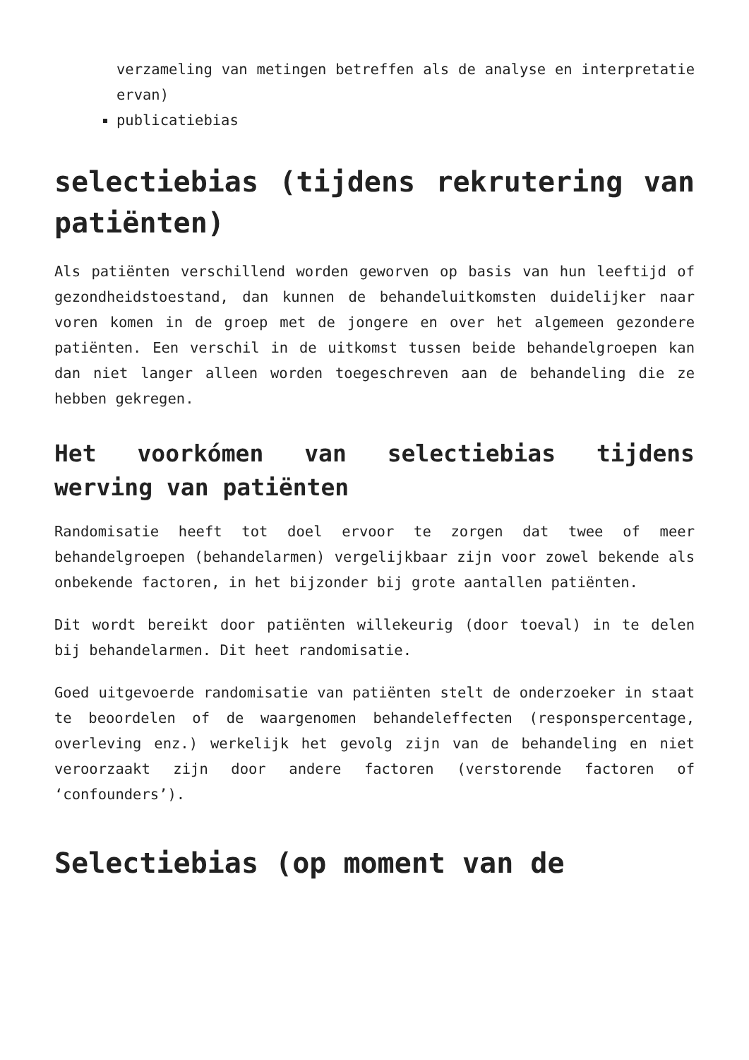verzameling van metingen betreffen als de analyse en interpretatie ervan)
publicatiebias
selectiebias (tijdens rekrutering van patiënten)
Als patiënten verschillend worden geworven op basis van hun leeftijd of gezondheidstoestand, dan kunnen de behandeluitkomsten duidelijker naar voren komen in de groep met de jongere en over het algemeen gezondere patiënten. Een verschil in de uitkomst tussen beide behandelgroepen kan dan niet langer alleen worden toegeschreven aan de behandeling die ze hebben gekregen.
Het voorkómen van selectiebias tijdens werving van patiënten
Randomisatie heeft tot doel ervoor te zorgen dat twee of meer behandelgroepen (behandelarmen) vergelijkbaar zijn voor zowel bekende als onbekende factoren, in het bijzonder bij grote aantallen patiënten.
Dit wordt bereikt door patiënten willekeurig (door toeval) in te delen bij behandelarmen. Dit heet randomisatie.
Goed uitgevoerde randomisatie van patiënten stelt de onderzoeker in staat te beoordelen of de waargenomen behandeleffecten (responspercentage, overleving enz.) werkelijk het gevolg zijn van de behandeling en niet veroorzaakt zijn door andere factoren (verstorende factoren of ‘confounders’).
Selectiebias (op moment van de